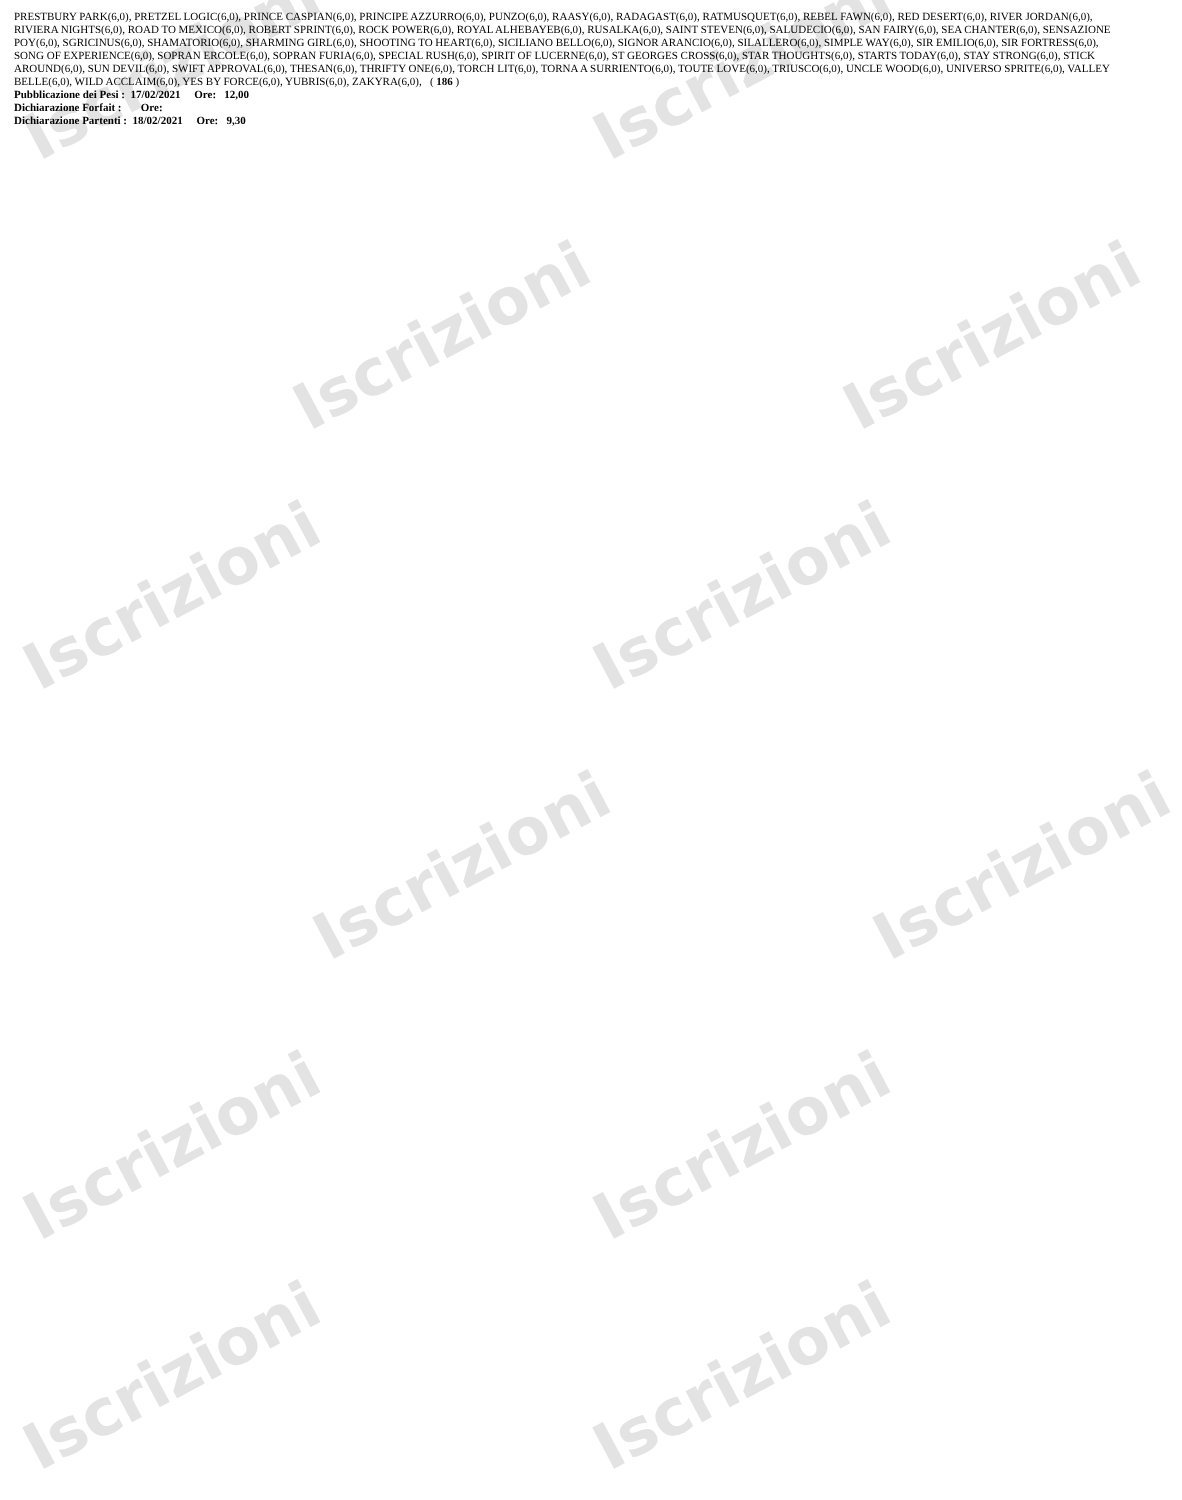Iscrizioni Iscrizioni
Iscrizioni Iscrizioni
Iscrizioni Iscrizioni
Iscrizioni Iscrizioni
Iscrizioni Iscrizioni
Iscrizioni Iscrizioni
PRESTBURY PARK(6,0), PRETZEL LOGIC(6,0), PRINCE CASPIAN(6,0), PRINCIPE AZZURRO(6,0), PUNZO(6,0), RAASY(6,0), RADAGAST(6,0), RATMUSQUET(6,0), REBEL FAWN(6,0), RED DESERT(6,0), RIVER JORDAN(6,0), RIVIERA NIGHTS(6,0), ROAD TO MEXICO(6,0), ROBERT SPRINT(6,0), ROCK POWER(6,0), ROYAL ALHEBAYEB(6,0), RUSALKA(6,0), SAINT STEVEN(6,0), SALUDECIO(6,0), SAN FAIRY(6,0), SEA CHANTER(6,0), SENSAZIONE POY(6,0), SGRICINUS(6,0), SHAMATORIO(6,0), SHARMING GIRL(6,0), SHOOTING TO HEART(6,0), SICILIANO BELLO(6,0), SIGNOR ARANCIO(6,0), SILALLERO(6,0), SIMPLE WAY(6,0), SIR EMILIO(6,0), SIR FORTRESS(6,0), SONG OF EXPERIENCE(6,0), SOPRAN ERCOLE(6,0), SOPRAN FURIA(6,0), SPECIAL RUSH(6,0), SPIRIT OF LUCERNE(6,0), ST GEORGES CROSS(6,0), STAR THOUGHTS(6,0), STARTS TODAY(6,0), STAY STRONG(6,0), STICK AROUND(6,0), SUN DEVIL(6,0), SWIFT APPROVAL(6,0), THESAN(6,0), THRIFTY ONE(6,0), TORCH LIT(6,0), TORNA A SURRIENTO(6,0), TOUTE LOVE(6,0), TRIUSCO(6,0), UNCLE WOOD(6,0), UNIVERSO SPRITE(6,0), VALLEY BELLE(6,0), WILD ACCLAIM(6,0), YES BY FORCE(6,0), YUBRIS(6,0), ZAKYRA(6,0), ( 186 )
Pubblicazione dei Pesi : 17/02/2021 Ore: 12,00
Dichiarazione Forfait : Ore:
Dichiarazione Partenti : 18/02/2021 Ore: 9,30